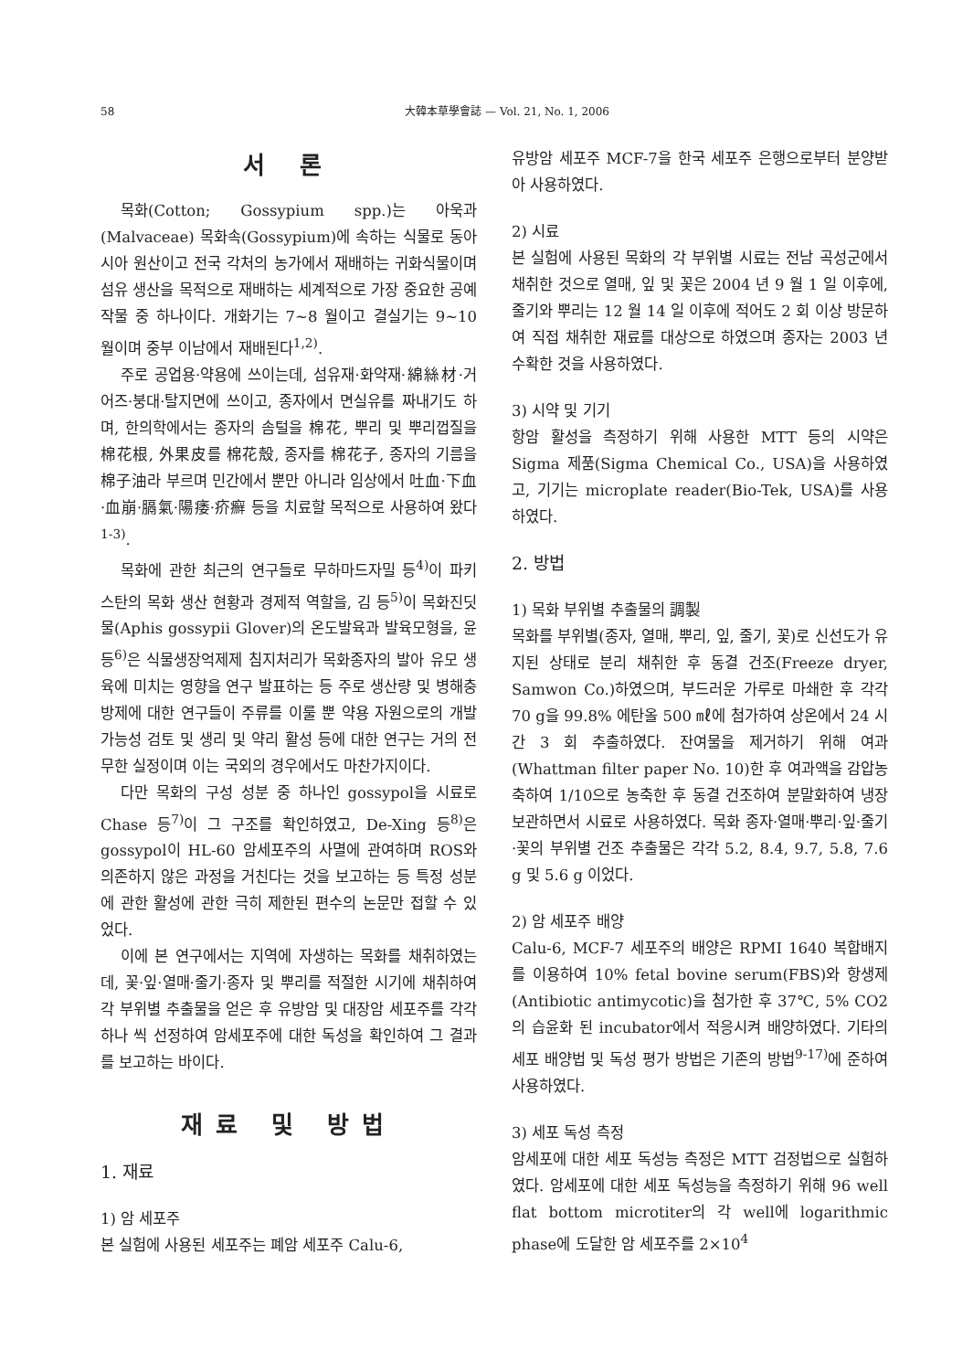58 大韓本草學會誌 — Vol. 21, No. 1, 2006
서 론
목화(Cotton; Gossypium spp.)는 아욱과(Malvaceae) 목화속(Gossypium)에 속하는 식물로 동아시아 원산이고 전국 각처의 농가에서 재배하는 귀화식물이며 섬유 생산을 목적으로 재배하는 세계적으로 가장 중요한 공예작물 중 하나이다. 개화기는 7~8 월이고 결실기는 9~10 월이며 중부 이남에서 재배된다<sup>1,2)</sup>.
주로 공업용·약용에 쓰이는데, 섬유재·화약재·綿絲材·거어즈·붕대·탈지면에 쓰이고, 종자에서 면실유를 짜내기도 하며, 한의학에서는 종자의 솜털을 棉花, 뿌리 및 뿌리껍질을 棉花根, 外果皮를 棉花殼, 종자를 棉花子, 종자의 기름을 棉子油라 부르며 민간에서 뿐만 아니라 임상에서 吐血·下血·血崩·膈氣·陽痿·疥癬 등을 치료할 목적으로 사용하여 왔다<sup>1-3)</sup>.
목화에 관한 최근의 연구들로 무하마드자밀 등<sup>4)</sup>이 파키스탄의 목화 생산 현황과 경제적 역할을, 김 등<sup>5)</sup>이 목화진딧물(Aphis gossypii Glover)의 온도발육과 발육모형을, 윤 등<sup>6)</sup>은 식물생장억제제 침지처리가 목화종자의 발아 유모 생육에 미치는 영향을 연구 발표하는 등 주로 생산량 및 병해충 방제에 대한 연구들이 주류를 이룰 뿐 약용 자원으로의 개발 가능성 검토 및 생리 및 약리 활성 등에 대한 연구는 거의 전무한 실정이며 이는 국외의 경우에서도 마찬가지이다.
다만 목화의 구성 성분 중 하나인 gossypol을 시료로 Chase 등<sup>7)</sup>이 그 구조를 확인하였고, De-Xing 등<sup>8)</sup>은 gossypol이 HL-60 암세포주의 사멸에 관여하며 ROS와 의존하지 않은 과정을 거친다는 것을 보고하는 등 특정 성분에 관한 활성에 관한 극히 제한된 편수의 논문만 접할 수 있었다.
이에 본 연구에서는 지역에 자생하는 목화를 채취하였는데, 꽃·잎·열매·줄기·종자 및 뿌리를 적절한 시기에 채취하여 각 부위별 추출물을 얻은 후 유방암 및 대장암 세포주를 각각 하나 씩 선정하여 암세포주에 대한 독성을 확인하여 그 결과를 보고하는 바이다.
재료 및 방법
1. 재료
1) 암 세포주
본 실험에 사용된 세포주는 폐암 세포주 Calu-6,
유방암 세포주 MCF-7을 한국 세포주 은행으로부터 분양받아 사용하였다.
2) 시료
본 실험에 사용된 목화의 각 부위별 시료는 전남 곡성군에서 채취한 것으로 열매, 잎 및 꽃은 2004 년 9 월 1 일 이후에, 줄기와 뿌리는 12 월 14 일 이후에 적어도 2 회 이상 방문하여 직접 채취한 재료를 대상으로 하였으며 종자는 2003 년 수확한 것을 사용하였다.
3) 시약 및 기기
항암 활성을 측정하기 위해 사용한 MTT 등의 시약은 Sigma 제품(Sigma Chemical Co., USA)을 사용하였고, 기기는 microplate reader(Bio-Tek, USA)를 사용하였다.
2. 방법
1) 목화 부위별 추출물의 調製
목화를 부위별(종자, 열매, 뿌리, 잎, 줄기, 꽃)로 신선도가 유지된 상태로 분리 채취한 후 동결 건조(Freeze dryer, Samwon Co.)하였으며, 부드러운 가루로 마쇄한 후 각각 70 g을 99.8% 에탄올 500 ㎖에 첨가하여 상온에서 24 시간 3 회 추출하였다. 잔여물을 제거하기 위해 여과(Whattman filter paper No. 10)한 후 여과액을 감압농축하여 1/10으로 농축한 후 동결 건조하여 분말화하여 냉장보관하면서 시료로 사용하였다. 목화 종자·열매·뿌리·잎·줄기·꽃의 부위별 건조 추출물은 각각 5.2, 8.4, 9.7, 5.8, 7.6 g 및 5.6 g 이었다.
2) 암 세포주 배양
Calu-6, MCF-7 세포주의 배양은 RPMI 1640 복합배지를 이용하여 10% fetal bovine serum(FBS)와 항생제(Antibiotic antimycotic)을 첨가한 후 37℃, 5% CO2의 습윤화 된 incubator에서 적응시켜 배양하였다. 기타의 세포 배양법 및 독성 평가 방법은 기존의 방법<sup>9-17)</sup>에 준하여 사용하였다.
3) 세포 독성 측정
암세포에 대한 세포 독성능 측정은 MTT 검정법으로 실험하였다. 암세포에 대한 세포 독성능을 측정하기 위해 96 well flat bottom microtiter의 각 well에 logarithmic phase에 도달한 암 세포주를 2×10<sup>4</sup>